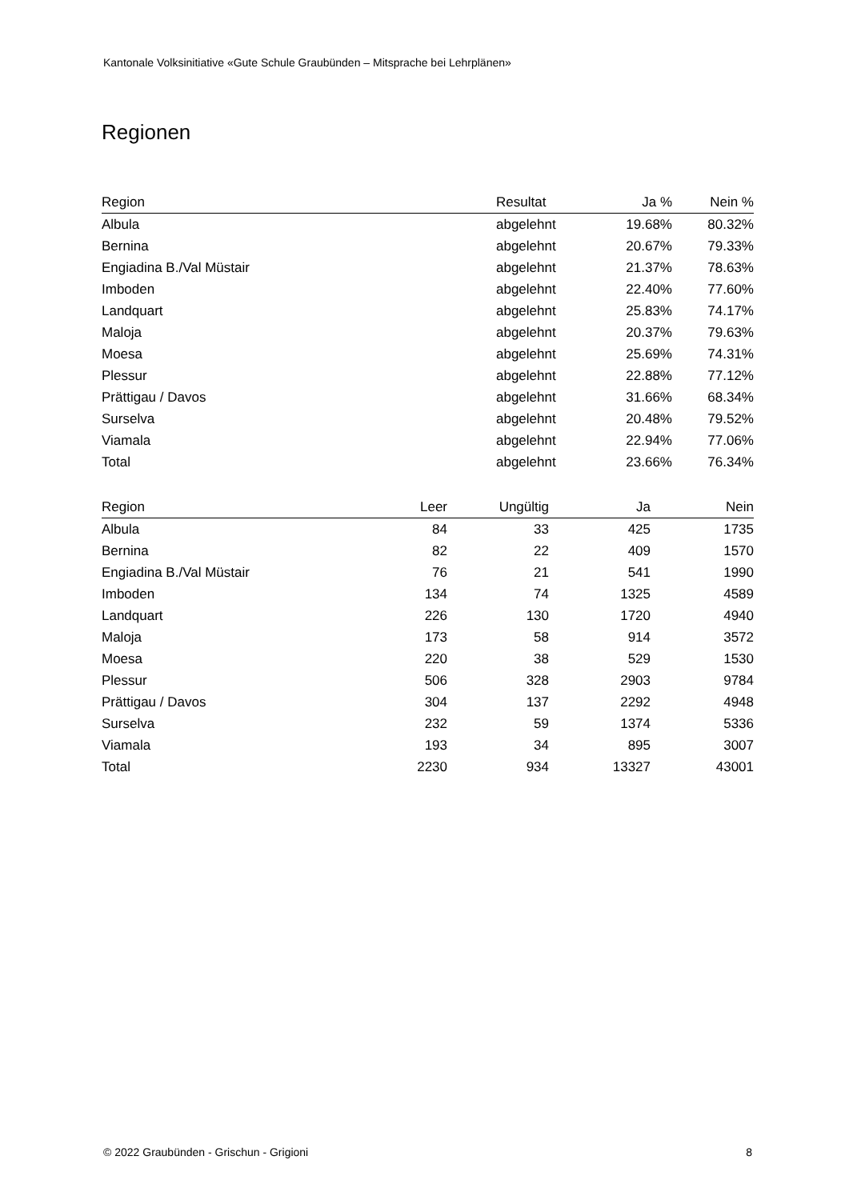Kantonale Volksinitiative «Gute Schule Graubünden – Mitsprache bei Lehrplänen»
Regionen
| Region | Resultat | Ja % | Nein % |
| --- | --- | --- | --- |
| Albula | abgelehnt | 19.68% | 80.32% |
| Bernina | abgelehnt | 20.67% | 79.33% |
| Engiadina B./Val Müstair | abgelehnt | 21.37% | 78.63% |
| Imboden | abgelehnt | 22.40% | 77.60% |
| Landquart | abgelehnt | 25.83% | 74.17% |
| Maloja | abgelehnt | 20.37% | 79.63% |
| Moesa | abgelehnt | 25.69% | 74.31% |
| Plessur | abgelehnt | 22.88% | 77.12% |
| Prättigau / Davos | abgelehnt | 31.66% | 68.34% |
| Surselva | abgelehnt | 20.48% | 79.52% |
| Viamala | abgelehnt | 22.94% | 77.06% |
| Total | abgelehnt | 23.66% | 76.34% |
| Region | Leer | Ungültig | Ja | Nein |
| --- | --- | --- | --- | --- |
| Albula | 84 | 33 | 425 | 1735 |
| Bernina | 82 | 22 | 409 | 1570 |
| Engiadina B./Val Müstair | 76 | 21 | 541 | 1990 |
| Imboden | 134 | 74 | 1325 | 4589 |
| Landquart | 226 | 130 | 1720 | 4940 |
| Maloja | 173 | 58 | 914 | 3572 |
| Moesa | 220 | 38 | 529 | 1530 |
| Plessur | 506 | 328 | 2903 | 9784 |
| Prättigau / Davos | 304 | 137 | 2292 | 4948 |
| Surselva | 232 | 59 | 1374 | 5336 |
| Viamala | 193 | 34 | 895 | 3007 |
| Total | 2230 | 934 | 13327 | 43001 |
© 2022 Graubünden - Grischun - Grigioni 8